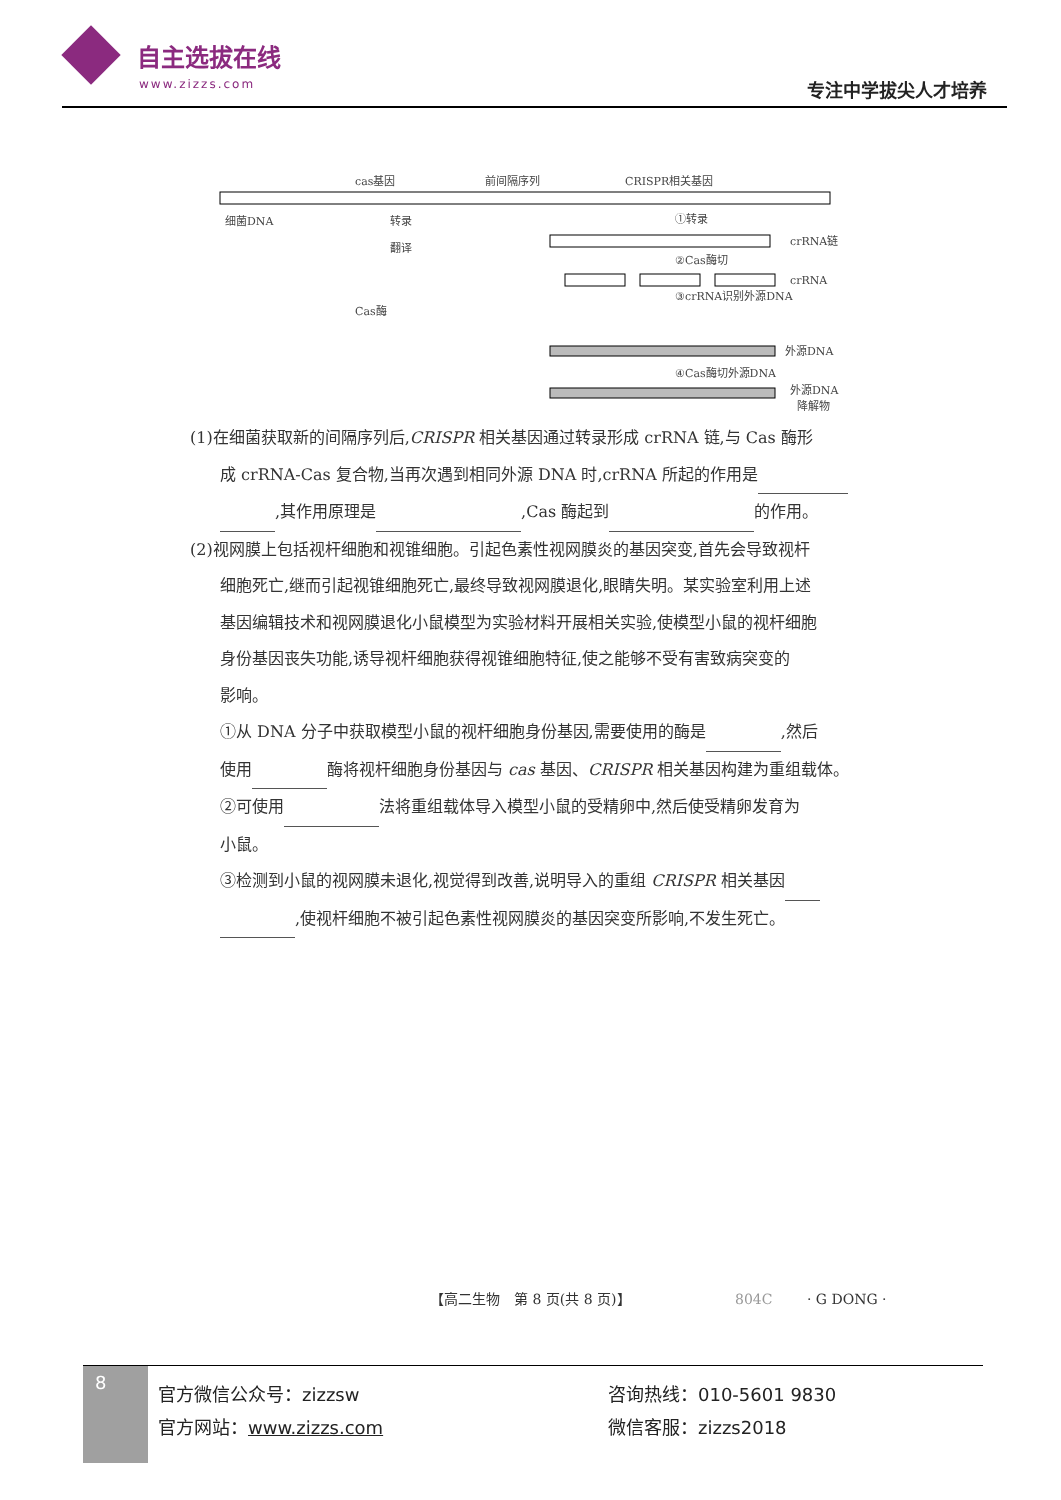自主选拔在线
www.zizzs.com
专注中学拔尖人才培养
cas基因
前间隔序列
CRISPR相关基因
细菌DNA
转录
翻译
①转录
crRNA链
②Cas酶切
crRNA
③crRNA识别外源DNA
Cas酶
外源DNA
④Cas酶切外源DNA
外源DNA
降解物
(1)在细菌获取新的间隔序列后,CRISPR 相关基因通过转录形成 crRNA 链,与 Cas 酶形
成 crRNA-Cas 复合物,当再次遇到相同外源 DNA 时,crRNA 所起的作用是
,其作用原理是 ,Cas 酶起到 的作用。
(2)视网膜上包括视杆细胞和视锥细胞。引起色素性视网膜炎的基因突变,首先会导致视杆
细胞死亡,继而引起视锥细胞死亡,最终导致视网膜退化,眼睛失明。某实验室利用上述
基因编辑技术和视网膜退化小鼠模型为实验材料开展相关实验,使模型小鼠的视杆细胞
身份基因丧失功能,诱导视杆细胞获得视锥细胞特征,使之能够不受有害致病突变的
影响。
①从 DNA 分子中获取模型小鼠的视杆细胞身份基因,需要使用的酶是 ,然后
使用 酶将视杆细胞身份基因与 cas 基因、CRISPR 相关基因构建为重组载体。
②可使用 法将重组载体导入模型小鼠的受精卵中,然后使受精卵发育为
小鼠。
③检测到小鼠的视网膜未退化,视觉得到改善,说明导入的重组 CRISPR 相关基因
,使视杆细胞不被引起色素性视网膜炎的基因突变所影响,不发生死亡。
【高二生物　第 8 页(共 8 页)】 804C · G DONG ·
8
官方微信公众号：zizzsw
官方网站：www.zizzs.com
咨询热线：010-5601 9830
微信客服：zizzs2018